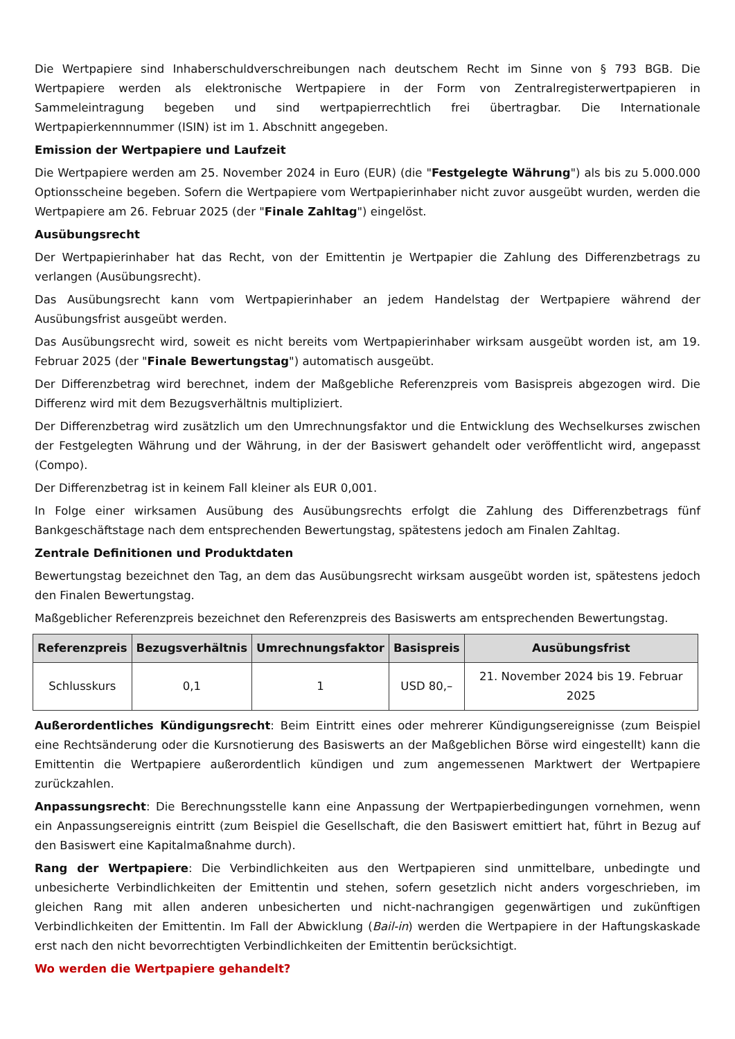Die Wertpapiere sind Inhaberschuldverschreibungen nach deutschem Recht im Sinne von § 793 BGB. Die Wertpapiere werden als elektronische Wertpapiere in der Form von Zentralregisterwertpapieren in Sammeleintragung begeben und sind wertpapierrechtlich frei übertragbar. Die Internationale Wertpapierkennnummer (ISIN) ist im 1. Abschnitt angegeben.
Emission der Wertpapiere und Laufzeit
Die Wertpapiere werden am 25. November 2024 in Euro (EUR) (die "Festgelegte Währung") als bis zu 5.000.000 Optionsscheine begeben. Sofern die Wertpapiere vom Wertpapierinhaber nicht zuvor ausgeübt wurden, werden die Wertpapiere am 26. Februar 2025 (der "Finale Zahltag") eingelöst.
Ausübungsrecht
Der Wertpapierinhaber hat das Recht, von der Emittentin je Wertpapier die Zahlung des Differenzbetrags zu verlangen (Ausübungsrecht).
Das Ausübungsrecht kann vom Wertpapierinhaber an jedem Handelstag der Wertpapiere während der Ausübungsfrist ausgeübt werden.
Das Ausübungsrecht wird, soweit es nicht bereits vom Wertpapierinhaber wirksam ausgeübt worden ist, am 19. Februar 2025 (der "Finale Bewertungstag") automatisch ausgeübt.
Der Differenzbetrag wird berechnet, indem der Maßgebliche Referenzpreis vom Basispreis abgezogen wird. Die Differenz wird mit dem Bezugsverhältnis multipliziert.
Der Differenzbetrag wird zusätzlich um den Umrechnungsfaktor und die Entwicklung des Wechselkurses zwischen der Festgelegten Währung und der Währung, in der der Basiswert gehandelt oder veröffentlicht wird, angepasst (Compo).
Der Differenzbetrag ist in keinem Fall kleiner als EUR 0,001.
In Folge einer wirksamen Ausübung des Ausübungsrechts erfolgt die Zahlung des Differenzbetrags fünf Bankgeschäftstage nach dem entsprechenden Bewertungstag, spätestens jedoch am Finalen Zahltag.
Zentrale Definitionen und Produktdaten
Bewertungstag bezeichnet den Tag, an dem das Ausübungsrecht wirksam ausgeübt worden ist, spätestens jedoch den Finalen Bewertungstag.
Maßgeblicher Referenzpreis bezeichnet den Referenzpreis des Basiswerts am entsprechenden Bewertungstag.
| Referenzpreis | Bezugsverhältnis | Umrechnungsfaktor | Basispreis | Ausübungsfrist |
| --- | --- | --- | --- | --- |
| Schlusskurs | 0,1 | 1 | USD 80,– | 21. November 2024 bis 19. Februar 2025 |
Außerordentliches Kündigungsrecht: Beim Eintritt eines oder mehrerer Kündigungsereignisse (zum Beispiel eine Rechtsänderung oder die Kursnotierung des Basiswerts an der Maßgeblichen Börse wird eingestellt) kann die Emittentin die Wertpapiere außerordentlich kündigen und zum angemessenen Marktwert der Wertpapiere zurückzahlen.
Anpassungsrecht: Die Berechnungsstelle kann eine Anpassung der Wertpapierbedingungen vornehmen, wenn ein Anpassungsereignis eintritt (zum Beispiel die Gesellschaft, die den Basiswert emittiert hat, führt in Bezug auf den Basiswert eine Kapitalmaßnahme durch).
Rang der Wertpapiere: Die Verbindlichkeiten aus den Wertpapieren sind unmittelbare, unbedingte und unbesicherte Verbindlichkeiten der Emittentin und stehen, sofern gesetzlich nicht anders vorgeschrieben, im gleichen Rang mit allen anderen unbesicherten und nicht-nachrangigen gegenwärtigen und zukünftigen Verbindlichkeiten der Emittentin. Im Fall der Abwicklung (Bail-in) werden die Wertpapiere in der Haftungskaskade erst nach den nicht bevorrechtigten Verbindlichkeiten der Emittentin berücksichtigt.
Wo werden die Wertpapiere gehandelt?